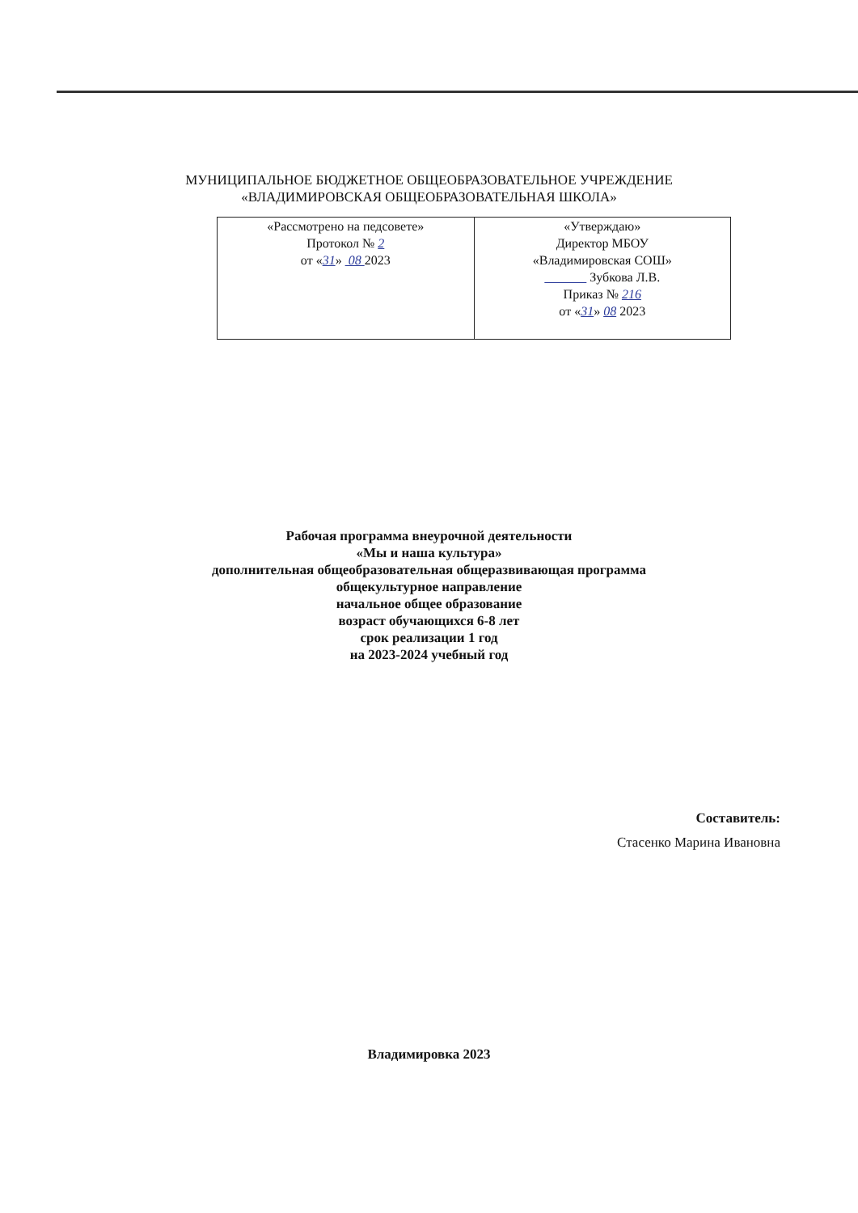МУНИЦИПАЛЬНОЕ БЮДЖЕТНОЕ ОБЩЕОБРАЗОВАТЕЛЬНОЕ УЧРЕЖДЕНИЕ
«ВЛАДИМИРОВСКАЯ ОБЩЕОБРАЗОВАТЕЛЬНАЯ ШКОЛА»
| «Рассмотрено на педсовете» Протокол № 2 от « 31 » 08 2023 | «Утверждаю» Директор МБОУ «Владимировская СОШ» Зубкова Л.В. Приказ № 216 от « 31 » 08 2023 |
Рабочая программа внеурочной деятельности
«Мы и наша культура»
дополнительная общеобразовательная общеразвивающая программа
общекультурное направление
начальное общее образование
возраст обучающихся 6-8 лет
срок реализации 1 год
на 2023-2024 учебный год
Составитель:
Стасенко Марина Ивановна
Владимировка 2023